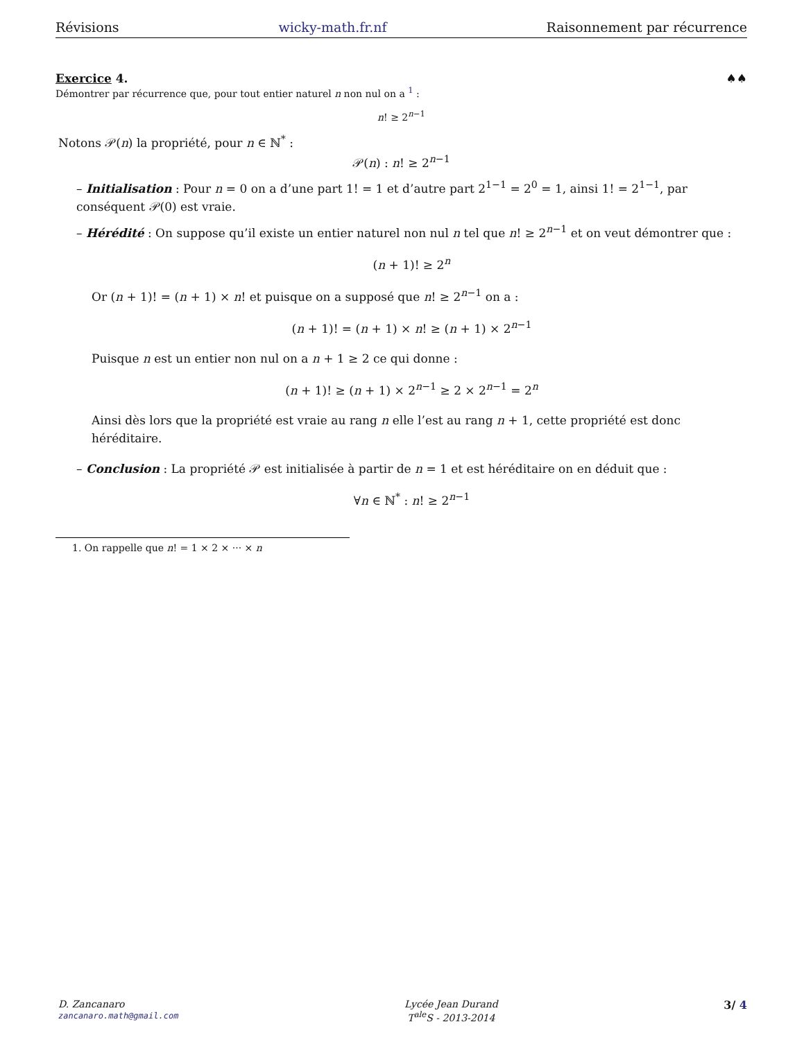Révisions wicky-math.fr.nf Raisonnement par récurrence
Exercice 4. ♠♠
Démontrer par récurrence que, pour tout entier naturel n non nul on a <sup>1</sup> :
n! ≥ 2<sup>n−1</sup>
Notons 𝒫(n) la propriété, pour n ∈ ℕ<sup>*</sup> :
𝒫(n) : n! ≥ 2<sup>n−1</sup>
– Initialisation : Pour n = 0 on a d’une part 1! = 1 et d’autre part 2<sup>1−1</sup> = 2<sup>0</sup> = 1, ainsi 1! = 2<sup>1−1</sup>, par conséquent 𝒫(0) est vraie.
– Hérédité : On suppose qu’il existe un entier naturel non nul n tel que n! ≥ 2<sup>n−1</sup> et on veut démontrer que :
(n + 1)! ≥ 2<sup>n</sup>
Or (n + 1)! = (n + 1) × n! et puisque on a supposé que n! ≥ 2<sup>n−1</sup> on a :
(n + 1)! = (n + 1) × n! ≥ (n + 1) × 2<sup>n−1</sup>
Puisque n est un entier non nul on a n + 1 ≥ 2 ce qui donne :
(n + 1)! ≥ (n + 1) × 2<sup>n−1</sup> ≥ 2 × 2<sup>n−1</sup> = 2<sup>n</sup>
Ainsi dès lors que la propriété est vraie au rang n elle l’est au rang n + 1, cette propriété est donc héréditaire.
– Conclusion : La propriété 𝒫 est initialisée à partir de n = 1 et est héréditaire on en déduit que :
∀n ∈ ℕ<sup>*</sup> : n! ≥ 2<sup>n−1</sup>
1. On rappelle que n! = 1 × 2 × ··· × n
D. Zancanaro
zancanaro.math@gmail.com
Lycée Jean Durand
T<sup>ale</sup>S - 2013-2014
3/ 4